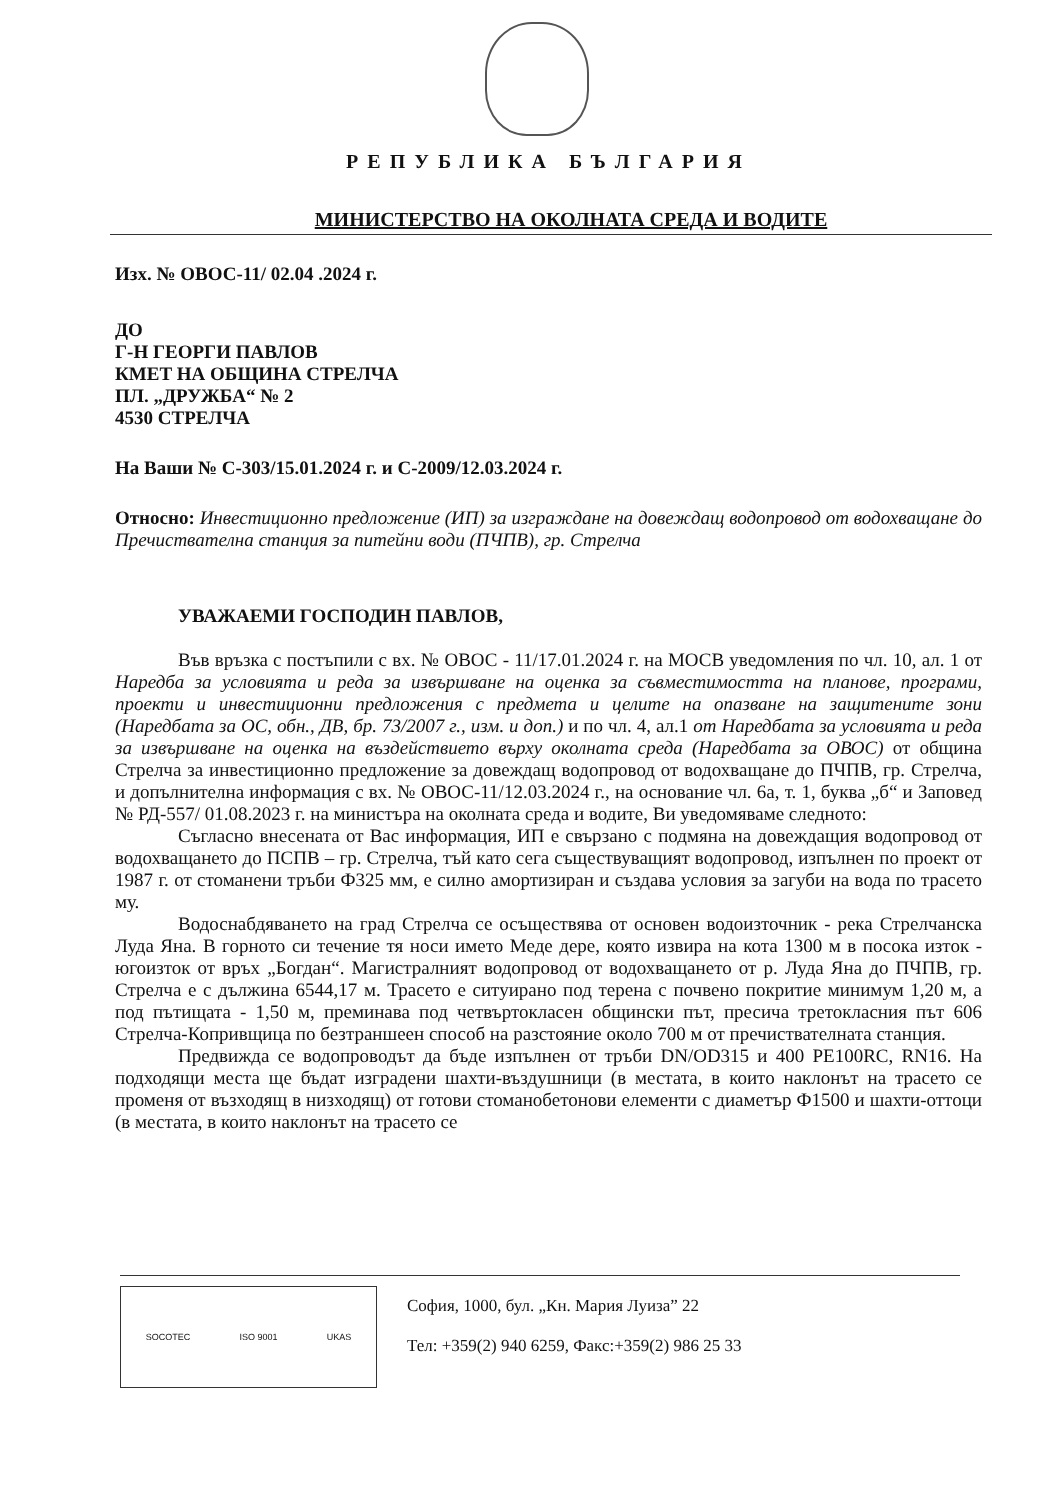РЕПУБЛИКА БЪЛГАРИЯ
МИНИСТЕРСТВО НА ОКОЛНАТА СРЕДА И ВОДИТЕ
Изх. № ОВОС-11/ 02.04 .2024 г.
ДО
Г-Н ГЕОРГИ ПАВЛОВ
КМЕТ НА ОБЩИНА СТРЕЛЧА
ПЛ. „ДРУЖБА“ № 2
4530 СТРЕЛЧА
На Ваши № С-303/15.01.2024 г. и С-2009/12.03.2024 г.
Относно: Инвестиционно предложение (ИП) за изграждане на довеждащ водопровод от водохващане до Пречиствателна станция за питейни води (ПЧПВ), гр. Стрелча
УВАЖАЕМИ ГОСПОДИН ПАВЛОВ,
Във връзка с постъпили с вх. № ОВОС - 11/17.01.2024 г. на МОСВ уведомления по чл. 10, ал. 1 от Наредба за условията и реда за извършване на оценка за съвместимостта на планове, програми, проекти и инвестиционни предложения с предмета и целите на опазване на защитените зони (Наредбата за ОС, обн., ДВ, бр. 73/2007 г., изм. и доп.) и по чл. 4, ал.1 от Наредбата за условията и реда за извършване на оценка на въздействието върху околната среда (Наредбата за ОВОС) от община Стрелча за инвестиционно предложение за довеждащ водопровод от водохващане до ПЧПВ, гр. Стрелча, и допълнителна информация с вх. № ОВОС-11/12.03.2024 г., на основание чл. 6а, т. 1, буква „б“ и Заповед № РД-557/ 01.08.2023 г. на министъра на околната среда и водите, Ви уведомяваме следното:
Съгласно внесената от Вас информация, ИП е свързано с подмяна на довеждащия водопровод от водохващането до ПСПВ – гр. Стрелча, тъй като сега съществуващият водопровод, изпълнен по проект от 1987 г. от стоманени тръби Ф325 мм, е силно амортизиран и създава условия за загуби на вода по трасето му.
Водоснабдяването на град Стрелча се осъществява от основен водоизточник - река Стрелчанска Луда Яна. В горното си течение тя носи името Меде дере, която извира на кота 1300 м в посока изток - югоизток от връх „Богдан“. Магистралният водопровод от водохващането от р. Луда Яна до ПЧПВ, гр. Стрелча е с дължина 6544,17 м. Трасето е ситуирано под терена с почвено покритие минимум 1,20 м, а под пътищата - 1,50 м, преминава под четвъртокласен общински път, пресича третокласния път 606 Стрелча-Копривщица по безтраншеен способ на разстояние около 700 м от пречиствателната станция.
Предвижда се водопроводът да бъде изпълнен от тръби DN/OD315 и 400 PE100RC, RN16. На подходящи места ще бъдат изградени шахти-въздушници (в местата, в които наклонът на трасето се променя от възходящ в низходящ) от готови стоманобетонови елементи с диаметър Ф1500 и шахти-оттоци (в местата, в които наклонът на трасето се
SOCOTEC ISO 9001 UKAS
София, 1000, бул. „Кн. Мария Луиза” 22
Тел: +359(2) 940 6259, Факс:+359(2) 986 25 33